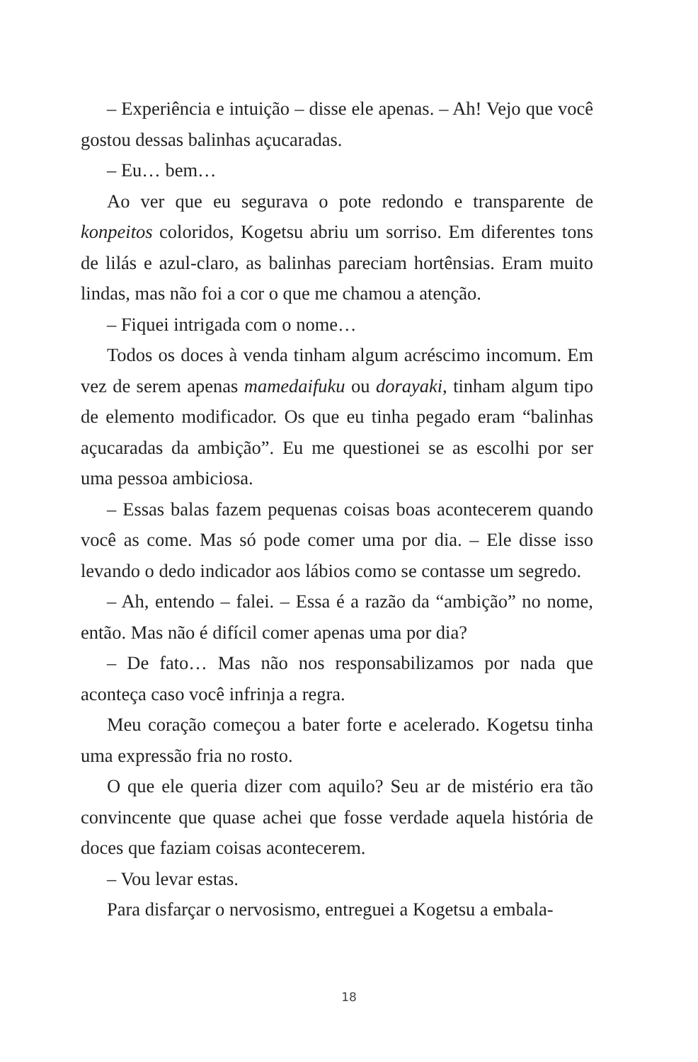– Experiência e intuição – disse ele apenas. – Ah! Vejo que você gostou dessas balinhas açucaradas.
– Eu… bem…
Ao ver que eu segurava o pote redondo e transparente de konpeitos coloridos, Kogetsu abriu um sorriso. Em diferentes tons de lilás e azul-claro, as balinhas pareciam hortênsias. Eram muito lindas, mas não foi a cor o que me chamou a atenção.
– Fiquei intrigada com o nome…
Todos os doces à venda tinham algum acréscimo incomum. Em vez de serem apenas mamedaifuku ou dorayaki, tinham algum tipo de elemento modificador. Os que eu tinha pegado eram “balinhas açucaradas da ambição”. Eu me questionei se as escolhi por ser uma pessoa ambiciosa.
– Essas balas fazem pequenas coisas boas acontecerem quando você as come. Mas só pode comer uma por dia. – Ele disse isso levando o dedo indicador aos lábios como se contasse um segredo.
– Ah, entendo – falei. – Essa é a razão da “ambição” no nome, então. Mas não é difícil comer apenas uma por dia?
– De fato… Mas não nos responsabilizamos por nada que aconteça caso você infrinja a regra.
Meu coração começou a bater forte e acelerado. Kogetsu tinha uma expressão fria no rosto.
O que ele queria dizer com aquilo? Seu ar de mistério era tão convincente que quase achei que fosse verdade aquela história de doces que faziam coisas acontecerem.
– Vou levar estas.
Para disfarçar o nervosismo, entreguei a Kogetsu a embala-
18